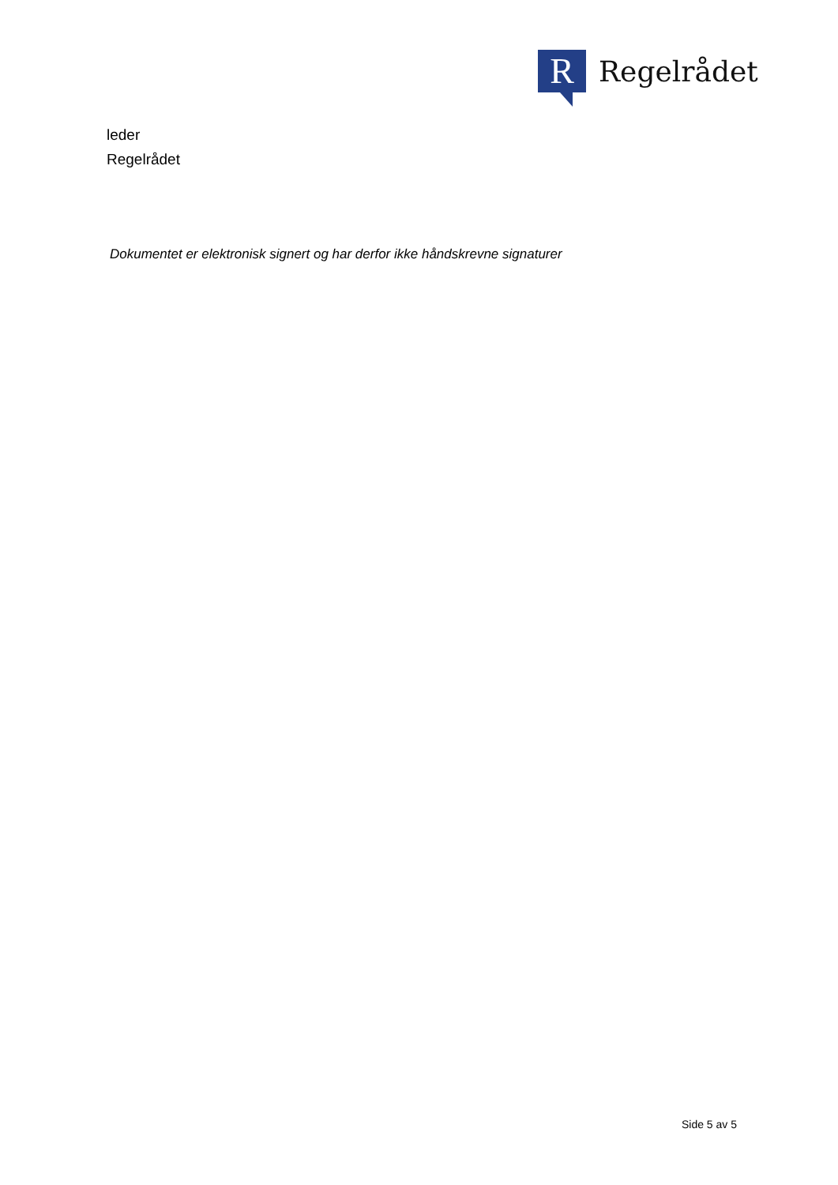R
Regelrådet
leder
Regelrådet
Dokumentet er elektronisk signert og har derfor ikke håndskrevne signaturer
Side 5 av 5